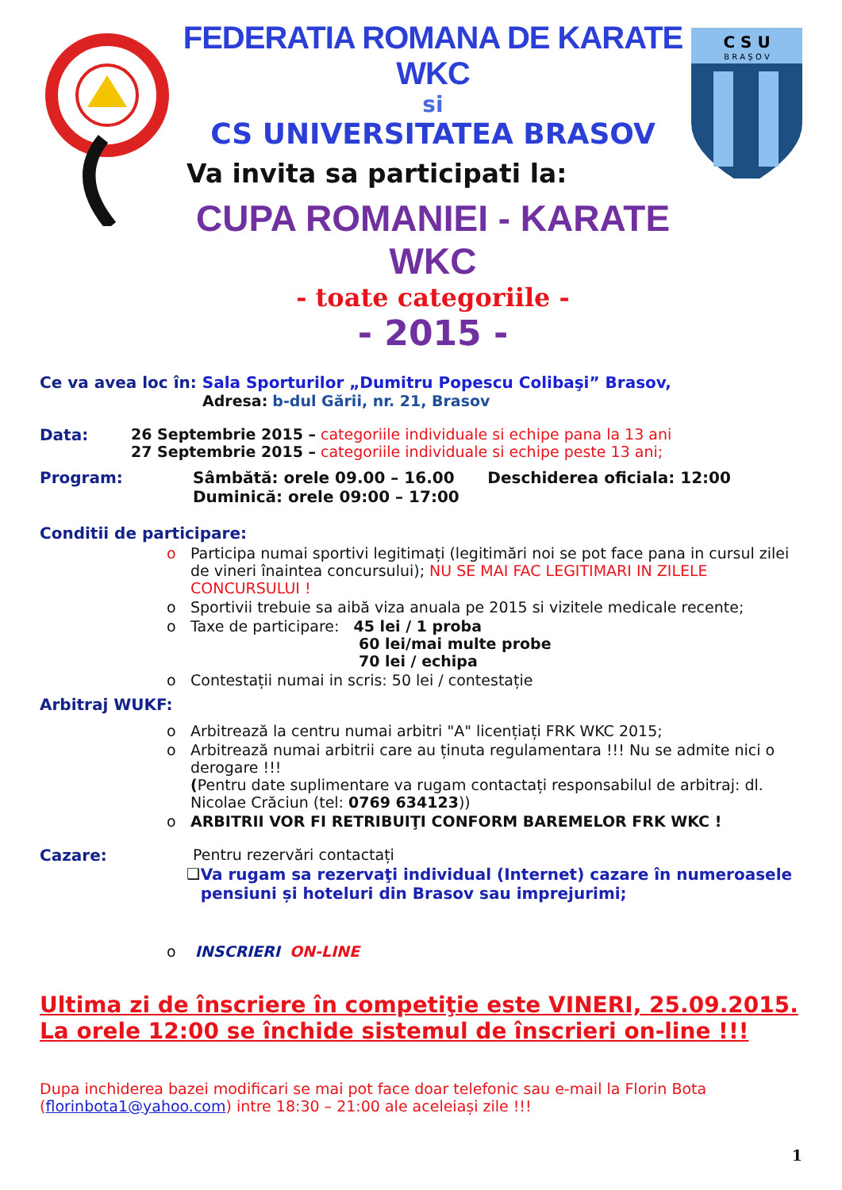FEDERATIA ROMANA DE KARATE WKC
si
CS UNIVERSITATEA BRASOV
Va invita sa participati la:
CUPA ROMANIEI - KARATE WKC
- toate categoriile -
- 2015 -
C S U
B R A Ș O V
Ce va avea loc în: Sala Sporturilor „Dumitru Popescu Colibaşi” Brasov,
Adresa: b-dul Gării, nr. 21, Brasov
Data: 26 Septembrie 2015 – categoriile individuale si echipe pana la 13 ani
27 Septembrie 2015 – categoriile individuale si echipe peste 13 ani;
Program: Sâmbătă: orele 09.00 – 16.00 Deschiderea oficiala: 12:00
Duminică: orele 09:00 – 17:00
Conditii de participare:
o Participa numai sportivi legitimați (legitimări noi se pot face pana in cursul zilei de vineri înaintea concursului); NU SE MAI FAC LEGITIMARI IN ZILELE CONCURSULUI !
o Sportivii trebuie sa aibă viza anuala pe 2015 si vizitele medicale recente;
o Taxe de participare: 45 lei / 1 proba
60 lei/mai multe probe
70 lei / echipa
o Contestații numai in scris: 50 lei / contestație
Arbitraj WUKF:
o Arbitrează la centru numai arbitri "A" licențiați FRK WKC 2015;
o Arbitrează numai arbitrii care au ținuta regulamentara !!! Nu se admite nici o derogare !!!
(Pentru date suplimentare va rugam contactați responsabilul de arbitraj: dl. Nicolae Crăciun (tel: 0769 634123))
o ARBITRII VOR FI RETRIBUIŢI CONFORM BAREMELOR FRK WKC !
Cazare: Pentru rezervări contactați
❑ Va rugam sa rezervaţi individual (Internet) cazare în numeroasele pensiuni și hoteluri din Brasov sau imprejurimi;
o INSCRIERI ON-LINE
Ultima zi de înscriere în competiţie este VINERI, 25.09.2015. La orele 12:00 se închide sistemul de înscrieri on-line !!!
Dupa inchiderea bazei modificari se mai pot face doar telefonic sau e-mail la Florin Bota (florinbota1@yahoo.com) intre 18:30 – 21:00 ale aceleiași zile !!!
1